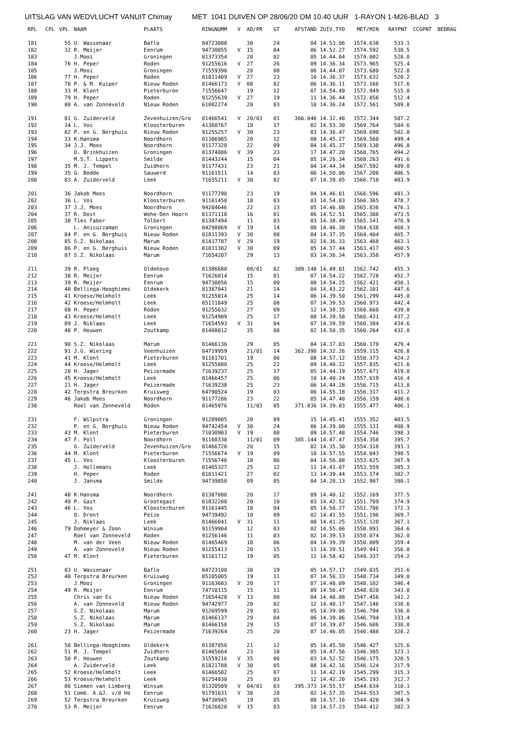UITSLAG VAN WEDVLUCHT VANUIT Chimay MET 1041 DUIVEN OP 28/06/20 OM 10.40 UUR 1-RAYON 1-M26-BLAD 3
| RPL | CPL | VPL | NAAM | PLAATS | RINGNUMM | V | AD/PR | GT | AFSTAND | ZUIV.TYD | MET/MIN | RAYPNT | CCGPNT | BEDRAG |
| --- | --- | --- | --- | --- | --- | --- | --- | --- | --- | --- | --- | --- | --- | --- |
| 181 | | 55 | U. Wassenaar | Baflo | 84723088 | | 30 | 24 | 04 | 14.53.06 | 1574.638 | 533.1 | | |
| 182 | | 32 | R. Meijer | Eenrum | 94730855 | V | 15 | 04 | 06 | 14.52.27 | 1574.592 | 530.5 | | |
| 183 | | | J.Mooi | Groningen | 81373354 | | 20 | 02 | 05 | 14.44.04 | 1574.002 | 528.0 | | |
| 184 | | 76 | H. Peper | Roden | 91255616 | V | 27 | 26 | 09 | 14.36.34 | 1573.965 | 525.4 | | |
| 185 | | | J.Mooi | Groningen | 71559398 | | 20 | 08 | 06 | 14.44.07 | 1573.680 | 522.8 | | |
| 186 | | 77 | H. Peper | Roden | 81811409 | V | 27 | 23 | 10 | 14.36.37 | 1573.632 | 520.2 | | |
| 187 | | 78 | P. & M. Kuiper | Nieuw Roden | 81466173 | V | 08 | 02 | 06 | 14.36.11 | 1573.166 | 517.6 | | |
| 188 | | 33 | M. Klont | Pieterburen | 71556647 | | 19 | 12 | 07 | 14.54.49 | 1572.949 | 515.0 | | |
| 189 | | 79 | H. Peper | Roden | 91255639 | V | 27 | 19 | 11 | 14.36.44 | 1572.856 | 512.4 | | |
| 190 | | 80 | A. van Zonneveld | Nieuw Roden | 61082274 | | 20 | 03 | 10 | 14.36.24 | 1572.561 | 509.8 | | |
| 191 | | 81 | G. Zuiderveld | Zevenhuizen/Gro | 81466541 | V | 20/03 | 01 | 366.046 | 14.32.48 | 1572.344 | 507.2 | | |
| 192 | | 34 | L. Vos | Kloosterburen | 41368767 | | 18 | 17 | 02 | 14.53.30 | 1569.764 | 504.6 | | |
| 193 | | 82 | P. en G. Berghuis | Nieuw Roden | 91255257 | V | 30 | 23 | 03 | 14.36.47 | 1569.690 | 502.0 | | |
| 194 | | 33 | K.Hansma | Noordhorn | 81386985 | | 20 | 12 | 08 | 14.45.27 | 1569.560 | 499.4 | | |
| 195 | | 34 | J.J. Moes | Noordhorn | 91177320 | | 22 | 09 | 04 | 14.45.37 | 1569.130 | 496.8 | | |
| 196 | | | O. Brinkhuizen | Groningen | 81374006 | V | 39 | 23 | 17 | 14.47.20 | 1568.765 | 494.2 | | |
| 197 | | | M.S.T. Lippets | Smilde | 81443244 | | 15 | 04 | 05 | 14.26.34 | 1568.263 | 491.6 | | |
| 198 | | 35 | M. J. Tempel | Zuidhorn | 91177431 | | 23 | 21 | 04 | 14.44.34 | 1567.592 | 489.0 | | |
| 199 | | 35 | G. Bodde | Sauwerd | 91161511 | | 14 | 03 | 06 | 14.50.06 | 1567.208 | 486.5 | | |
| 200 | | 83 | A. Zuiderveld | Leek | 71655211 | V | 30 | 02 | 07 | 14.39.05 | 1566.710 | 483.9 | | |
| 201 | | 36 | Jakob Moes | Noordhorn | 91177290 | | 23 | 19 | 04 | 14.46.01 | 1566.596 | 481.3 | | |
| 202 | | 36 | L. Vos | Kloosterburen | 91161458 | | 18 | 03 | 03 | 14.54.03 | 1566.365 | 478.7 | | |
| 203 | | 37 | J.J. Moes | Noordhorn | 94204646 | | 22 | 13 | 05 | 14.46.08 | 1565.836 | 476.1 | | |
| 204 | | 37 | R. Dost | Wehe-Den Hoorn | 81371118 | | 16 | 01 | 06 | 14.52.51 | 1565.388 | 473.5 | | |
| 205 | | 38 | Ties Faber | Tolbert | 81387494 | | 11 | 03 | 03 | 14.38.49 | 1565.141 | 470.9 | | |
| 206 | | | L. Anisuzzaman | Groningen | 84298069 | V | 19 | 14 | 08 | 14.46.38 | 1564.638 | 468.3 | | |
| 207 | | 84 | P. en G. Berghuis | Nieuw Roden | 81811393 | V | 30 | 08 | 04 | 14.37.35 | 1564.404 | 465.7 | | |
| 208 | | 85 | S.Z. Nikolaas | Marum | 81417787 | V | 29 | 19 | 02 | 14.36.33 | 1563.468 | 463.1 | | |
| 209 | | 86 | P. en G. Berghuis | Nieuw Roden | 81811382 | V | 30 | 09 | 05 | 14.37.44 | 1563.417 | 460.5 | | |
| 210 | | 87 | S.Z. Nikolaas | Marum | 71654207 | | 29 | 13 | 03 | 14.36.34 | 1563.358 | 457.9 | | |
| 211 | | 39 | R. Ploeg | Oldehove | 81386680 | | 08/01 | 02 | 389.148 | 14.49.01 | 1562.742 | 455.3 | | |
| 212 | | 38 | R. Meijer | Eenrum | 71626014 | | 15 | 01 | 07 | 14.54.22 | 1562.728 | 452.7 | | |
| 213 | | 39 | R. Meijer | Eenrum | 94730856 | | 15 | 09 | 08 | 14.54.25 | 1562.421 | 450.1 | | |
| 214 | | 40 | Bellinga-Hooghiems | Oldekerk | 81387041 | | 21 | 14 | 04 | 14.43.22 | 1562.101 | 447.6 | | |
| 215 | | 41 | Kroese/Helmholt | Leek | 91255014 | | 25 | 14 | 06 | 14.39.50 | 1561.299 | 445.0 | | |
| 216 | | 42 | Kroese/Helmholt | Leek | 85111849 | | 25 | 08 | 07 | 14.39.53 | 1560.973 | 442.4 | | |
| 217 | | 88 | H. Peper | Roden | 91255632 | | 27 | 09 | 12 | 14.38.35 | 1560.660 | 439.8 | | |
| 218 | | 43 | Kroese/Helmholt | Leek | 91254909 | | 25 | 17 | 08 | 14.39.58 | 1560.431 | 437.2 | | |
| 219 | | 89 | J. Niklaas | Leek | 71654593 | V | 31 | 04 | 07 | 14.39.59 | 1560.384 | 434.6 | | |
| 220 | | 40 | P. Houwen | Zoutkamp | 81408012 | | 35 | 08 | 02 | 14.50.35 | 1560.264 | 432.0 | | |
| 221 | | 90 | S.Z. Nikolaas | Marum | 81466136 | | 29 | 05 | 04 | 14.37.03 | 1560.170 | 429.4 | | |
| 222 | | 91 | J.G. Wiering | Veenhuizen | 84719959 | | 21/01 | 14 | 362.390 | 14.32.26 | 1559.115 | 426.8 | | |
| 223 | | 41 | M. Klont | Pieterburen | 91161701 | | 19 | 06 | 08 | 14.57.12 | 1558.373 | 424.2 | | |
| 224 | | 44 | Kroese/Helmholt | Leek | 91255080 | | 25 | 22 | 09 | 14.40.22 | 1557.835 | 421.6 | | |
| 225 | | 20 | H. Jager | Peizermade | 71639237 | | 25 | 17 | 05 | 14.44.19 | 1557.671 | 419.0 | | |
| 226 | | 45 | Kroese/Helmholt | Leek | 81466457 | | 25 | 06 | 10 | 14.40.24 | 1557.619 | 416.4 | | |
| 227 | | 21 | H. Jager | Peizermade | 71639238 | | 25 | 23 | 06 | 14.44.28 | 1556.715 | 413.8 | | |
| 228 | | 42 | Terpstra Breurken | Kruisweg | 64790524 | | 19 | 03 | 06 | 14.55.18 | 1556.317 | 411.2 | | |
| 229 | | 46 | Jakob Moes | Noordhorn | 91177286 | | 23 | 22 | 05 | 14.47.40 | 1556.159 | 408.6 | | |
| 230 | | | Roel van Zonneveld | Roden | 81465976 | | 11/03 | 05 | 371.836 | 14.39.03 | 1555.477 | 406.1 | | |
| 231 | | | F. Wilpstra | Groningen | 91289005 | | 20 | 09 | 15 | 14.45.41 | 1555.352 | 403.5 | | |
| 232 | | | P. en G. Berghuis | Nieuw Roden | 94742454 | V | 30 | 24 | 06 | 14.39.00 | 1555.131 | 400.9 | | |
| 233 | | 43 | M. Klont | Pieterburen | 71030903 | V | 19 | 08 | 09 | 14.57.48 | 1554.746 | 398.3 | | |
| 234 | | 47 | F. Poll | Noordhorn | 91168330 | | 11/01 | 09 | 385.144 | 14.47.47 | 1554.358 | 395.7 | | |
| 235 | | | G. Zuiderveld | Zevenhuizen/Gro | 81466728 | | 20 | 15 | 02 | 14.35.30 | 1554.318 | 393.1 | | |
| 236 | | 44 | M. Klont | Pieterburen | 71556674 | V | 19 | 09 | 10 | 14.57.55 | 1554.043 | 390.5 | | |
| 237 | | 45 | L. Vos | Kloosterburen | 71556746 | | 18 | 06 | 04 | 14.56.08 | 1553.625 | 387.9 | | |
| 238 | | | J. Hollemans | Leek | 81465327 | | 25 | 12 | 11 | 14.41.07 | 1553.559 | 385.3 | | |
| 239 | | | H. Peper | Roden | 81811421 | | 27 | 02 | 13 | 14.39.44 | 1553.174 | 382.7 | | |
| 240 | | | J. Jansma | Smilde | 94739850 | | 09 | 05 | 04 | 14.28.13 | 1552.907 | 380.1 | | |
| 241 | | 48 | K.Hansma | Noordhorn | 81387000 | | 20 | 17 | 09 | 14.48.12 | 1552.169 | 377.5 | | |
| 242 | | 49 | P. Gast | Grootegast | 61832208 | | 20 | 10 | 03 | 14.42.52 | 1551.709 | 374.9 | | |
| 243 | | 46 | L. Vos | Kloosterburen | 91161445 | | 18 | 04 | 05 | 14.56.27 | 1551.706 | 372.3 | | |
| 244 | | | O. Drent | Peize | 94739492 | | 10 | 09 | 02 | 14.41.55 | 1551.196 | 369.7 | | |
| 245 | | | J. Niklaas | Leek | 81466041 | V | 31 | 11 | 08 | 14.41.25 | 1551.120 | 367.1 | | |
| 246 | | 79 | Dohmeyer & Zoon | Winsum | 91159904 | | 12 | 03 | 02 | 14.55.06 | 1550.891 | 364.6 | | |
| 247 | | | Roel van Zonneveld | Roden | 91256146 | | 11 | 03 | 02 | 14.39.53 | 1550.074 | 362.0 | | |
| 248 | | | M. van der Veen | Nieuw Roden | 81465469 | | 10 | 06 | 04 | 14.39.39 | 1550.009 | 359.4 | | |
| 249 | | | A. van Zonneveld | Nieuw Roden | 91255413 | | 20 | 15 | 11 | 14.39.51 | 1549.941 | 356.8 | | |
| 250 | | 47 | M. Klont | Pieterburen | 91161712 | | 19 | 05 | 11 | 14.58.42 | 1549.337 | 354.2 | | |
| 251 | | 83 | U. Wassenaar | Baflo | 84723100 | | 30 | 19 | 05 | 14.57.17 | 1549.035 | 351.6 | | |
| 252 | | 48 | Terpstra Breurken | Kruisweg | 85105005 | | 19 | 11 | 07 | 14.56.33 | 1548.734 | 349.0 | | |
| 253 | | | J.Mooi | Groningen | 91163683 | V | 20 | 17 | 07 | 14.48.09 | 1548.102 | 346.4 | | |
| 254 | | 49 | R. Meijer | Eenrum | 74710115 | | 15 | 11 | 09 | 14.56.47 | 1548.020 | 343.8 | | |
| 255 | | | Chris van Es | Nieuw Roden | 71654420 | V | 13 | 08 | 04 | 14.40.08 | 1547.456 | 341.2 | | |
| 256 | | | A. van Zonneveld | Nieuw Roden | 94742977 | | 20 | 02 | 12 | 14.40.17 | 1547.146 | 338.6 | | |
| 257 | | | S.Z. Nikolaas | Marum | 91269599 | | 29 | 01 | 05 | 14.39.06 | 1546.794 | 336.0 | | |
| 258 | | | S.Z. Nikolaas | Marum | 81466137 | | 29 | 04 | 06 | 14.39.06 | 1546.794 | 333.4 | | |
| 259 | | | S.Z. Nikolaas | Marum | 81466158 | | 29 | 15 | 07 | 14.39.07 | 1546.686 | 330.8 | | |
| 260 | | 23 | H. Jager | Peizermade | 71639264 | | 25 | 20 | 07 | 14.46.05 | 1546.488 | 328.2 | | |
| 261 | | 50 | Bellinga-Hooghiems | Oldekerk | 81387050 | | 21 | 12 | 05 | 14.45.50 | 1546.427 | 325.6 | | |
| 262 | | 51 | M. J. Tempel | Zuidhorn | 81465664 | | 23 | 18 | 05 | 14.47.56 | 1546.305 | 323.1 | | |
| 263 | | 50 | P. Houwen | Zoutkamp | 31559216 | V | 35 | 06 | 03 | 14.52.52 | 1546.175 | 320.5 | | |
| 264 | | | A. Zuiderveld | Leek | 61821788 | V | 30 | 05 | 08 | 14.42.16 | 1546.124 | 317.9 | | |
| 265 | | 52 | Kroese/Helmholt | Leek | 81466502 | | 25 | 07 | 11 | 14.42.19 | 1545.299 | 315.3 | | |
| 266 | | 53 | Kroese/Helmholt | Leek | 91254930 | | 25 | 03 | 12 | 14.42.20 | 1545.193 | 312.7 | | |
| 267 | | 86 | Siemen van Limberg | Winsum | 91320509 | V | 04/01 | 03 | 395.373 | 14.55.57 | 1544.634 | 310.1 | | |
| 268 | | 51 | Comb. A.&J. v/d Ho | Eenrum | 91791631 | V | 38 | 28 | 02 | 14.57.35 | 1544.553 | 307.5 | | |
| 269 | | 52 | Terpstra Breurken | Kruisweg | 94730945 | | 19 | 05 | 08 | 14.57.16 | 1544.420 | 304.9 | | |
| 270 | | 53 | R. Meijer | Eenrum | 71626020 | V | 15 | 03 | 10 | 14.57.23 | 1544.412 | 302.3 | | |